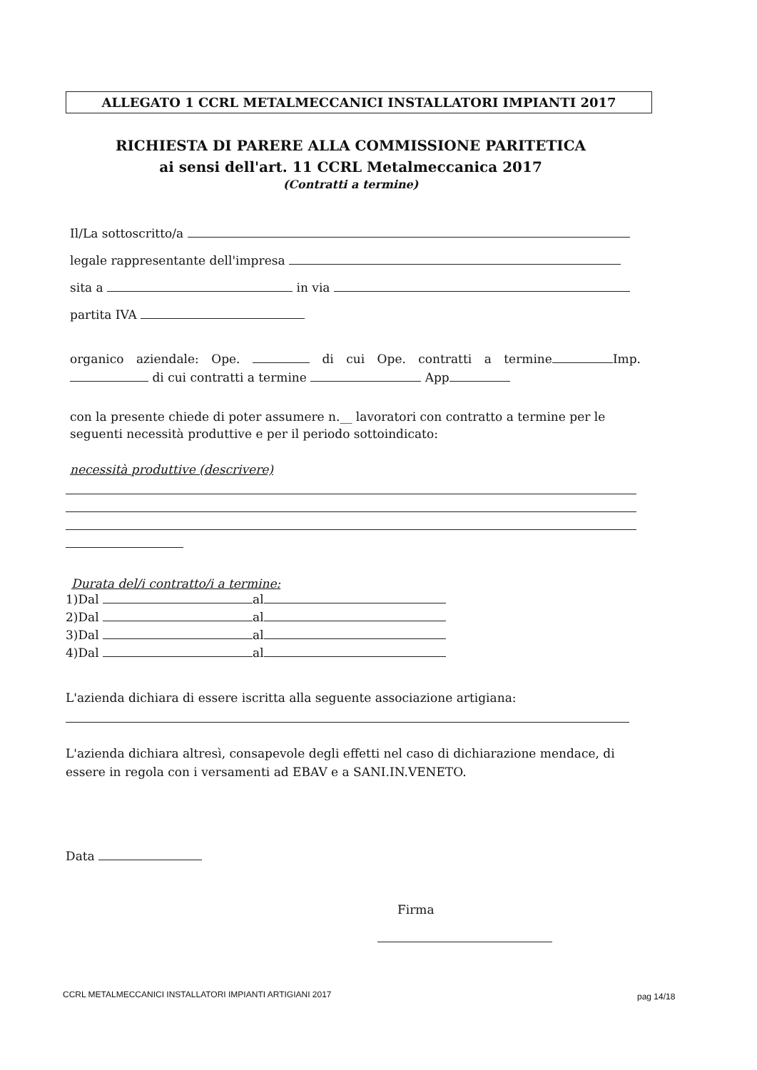ALLEGATO 1 CCRL METALMECCANICI INSTALLATORI IMPIANTI 2017
RICHIESTA DI PARERE ALLA COMMISSIONE PARITETICA
ai sensi dell'art. 11 CCRL Metalmeccanica 2017
(Contratti a termine)
Il/La sottoscritto/a
legale rappresentante dell'impresa
sita a in via
partita IVA
organico aziendale: Ope. di cui Ope. contratti a termine Imp. di cui contratti a termine App
con la presente chiede di poter assumere n.__ lavoratori con contratto a termine per le seguenti necessità produttive e per il periodo sottoindicato:
necessità produttive (descrivere)
Durata del/i contratto/i a termine:
1)Dal al
2)Dal al
3)Dal al
4)Dal al
L'azienda dichiara di essere iscritta alla seguente associazione artigiana:
L'azienda dichiara altresì, consapevole degli effetti nel caso di dichiarazione mendace, di essere in regola con i versamenti ad EBAV e a SANI.IN.VENETO.
Data
Firma
CCRL METALMECCANICI INSTALLATORI IMPIANTI ARTIGIANI 2017
pag 14/18